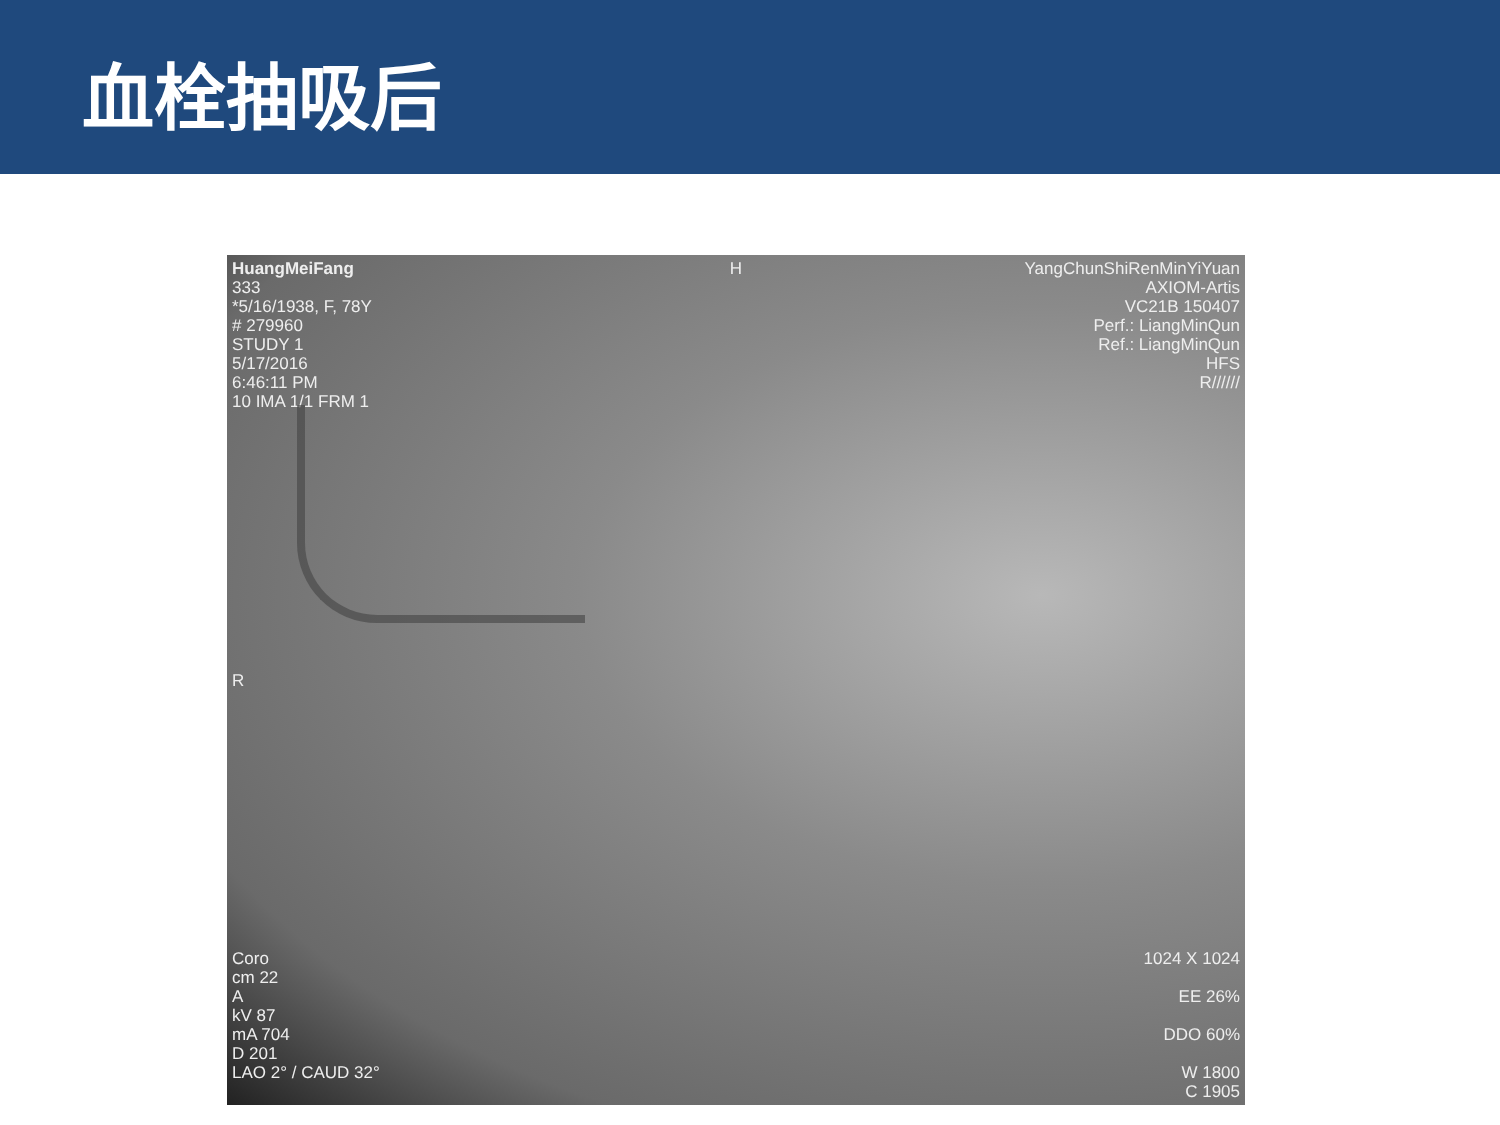血栓抽吸后
HuangMeiFang
333
*5/16/1938, F, 78Y
# 279960
STUDY 1
5/17/2016
6:46:11 PM
10 IMA 1/1 FRM 1
H
YangChunShiRenMinYiYuan
AXIOM-Artis
VC21B 150407
Perf.: LiangMinQun
Ref.: LiangMinQun
HFS
R//////
R
Coro
cm 22
A
kV 87
mA 704
D 201
LAO 2° / CAUD 32°
1024 X 1024
EE 26%
DDO 60%
W 1800
C 1905